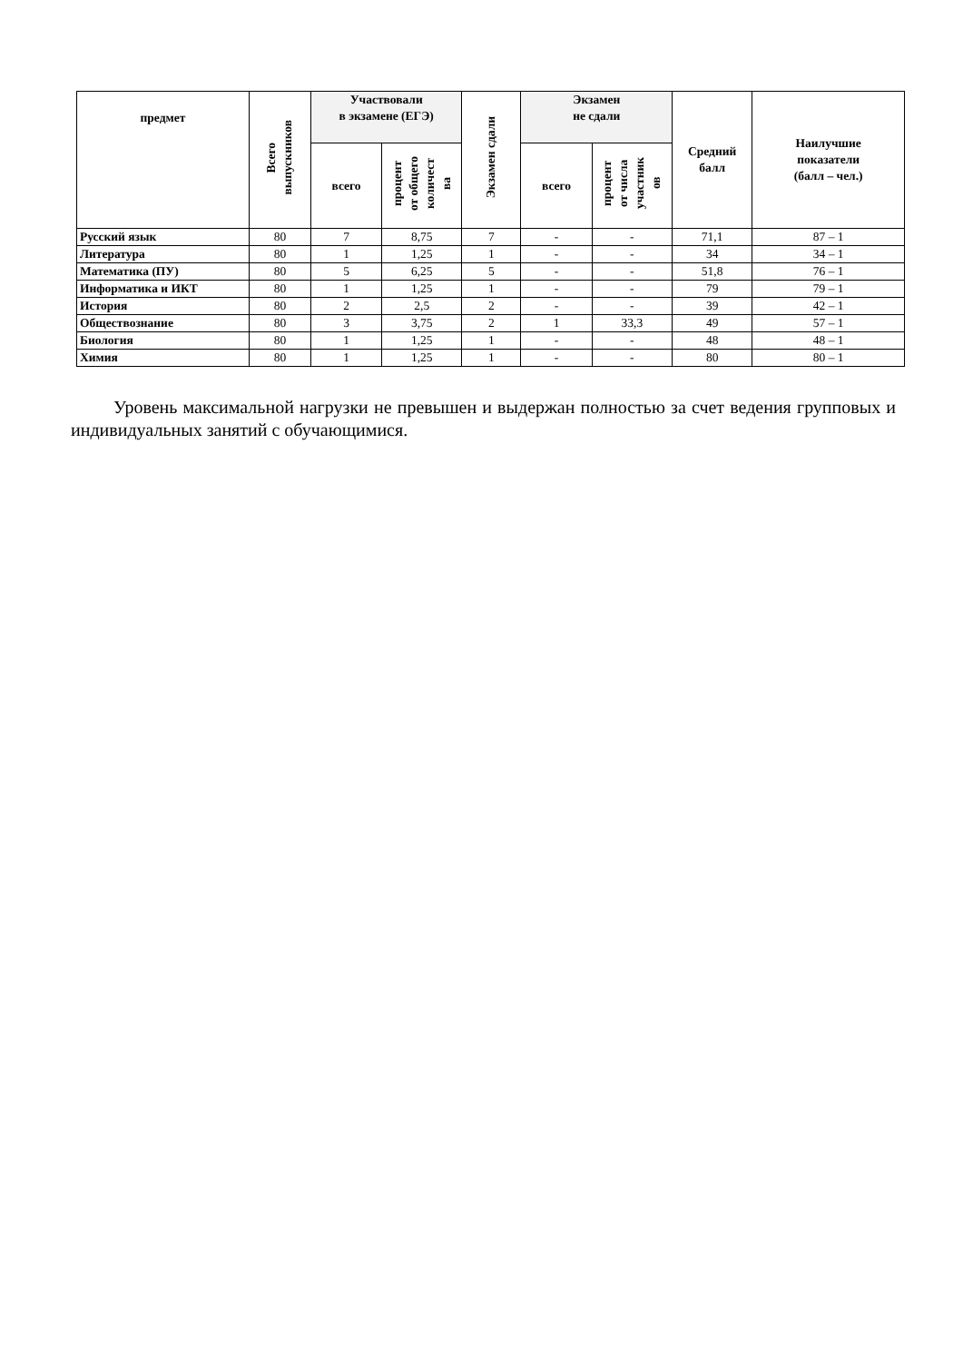| предмет | Всего выпускников | Участвовали в экзамене (ЕГЭ) | | Экзамен сдали | Экзамен не сдали | | Средний балл | Наилучшие показатели (балл – чел.) |
| --- | --- | --- | --- | --- | --- | --- | --- | --- |
| | | всего | процент от общего количест ва | | всего | процент от числа участник ов | | |
| Русский язык | 80 | 7 | 8,75 | 7 | - | - | 71,1 | 87 – 1 |
| Литература | 80 | 1 | 1,25 | 1 | - | - | 34 | 34 – 1 |
| Математика (ПУ) | 80 | 5 | 6,25 | 5 | - | - | 51,8 | 76 – 1 |
| Информатика и ИКТ | 80 | 1 | 1,25 | 1 | - | - | 79 | 79 – 1 |
| История | 80 | 2 | 2,5 | 2 | - | - | 39 | 42 – 1 |
| Обществознание | 80 | 3 | 3,75 | 2 | 1 | 33,3 | 49 | 57 – 1 |
| Биология | 80 | 1 | 1,25 | 1 | - | - | 48 | 48 – 1 |
| Химия | 80 | 1 | 1,25 | 1 | - | - | 80 | 80 – 1 |
Уровень максимальной нагрузки не превышен и выдержан полностью за счет ведения групповых и индивидуальных занятий с обучающимися.